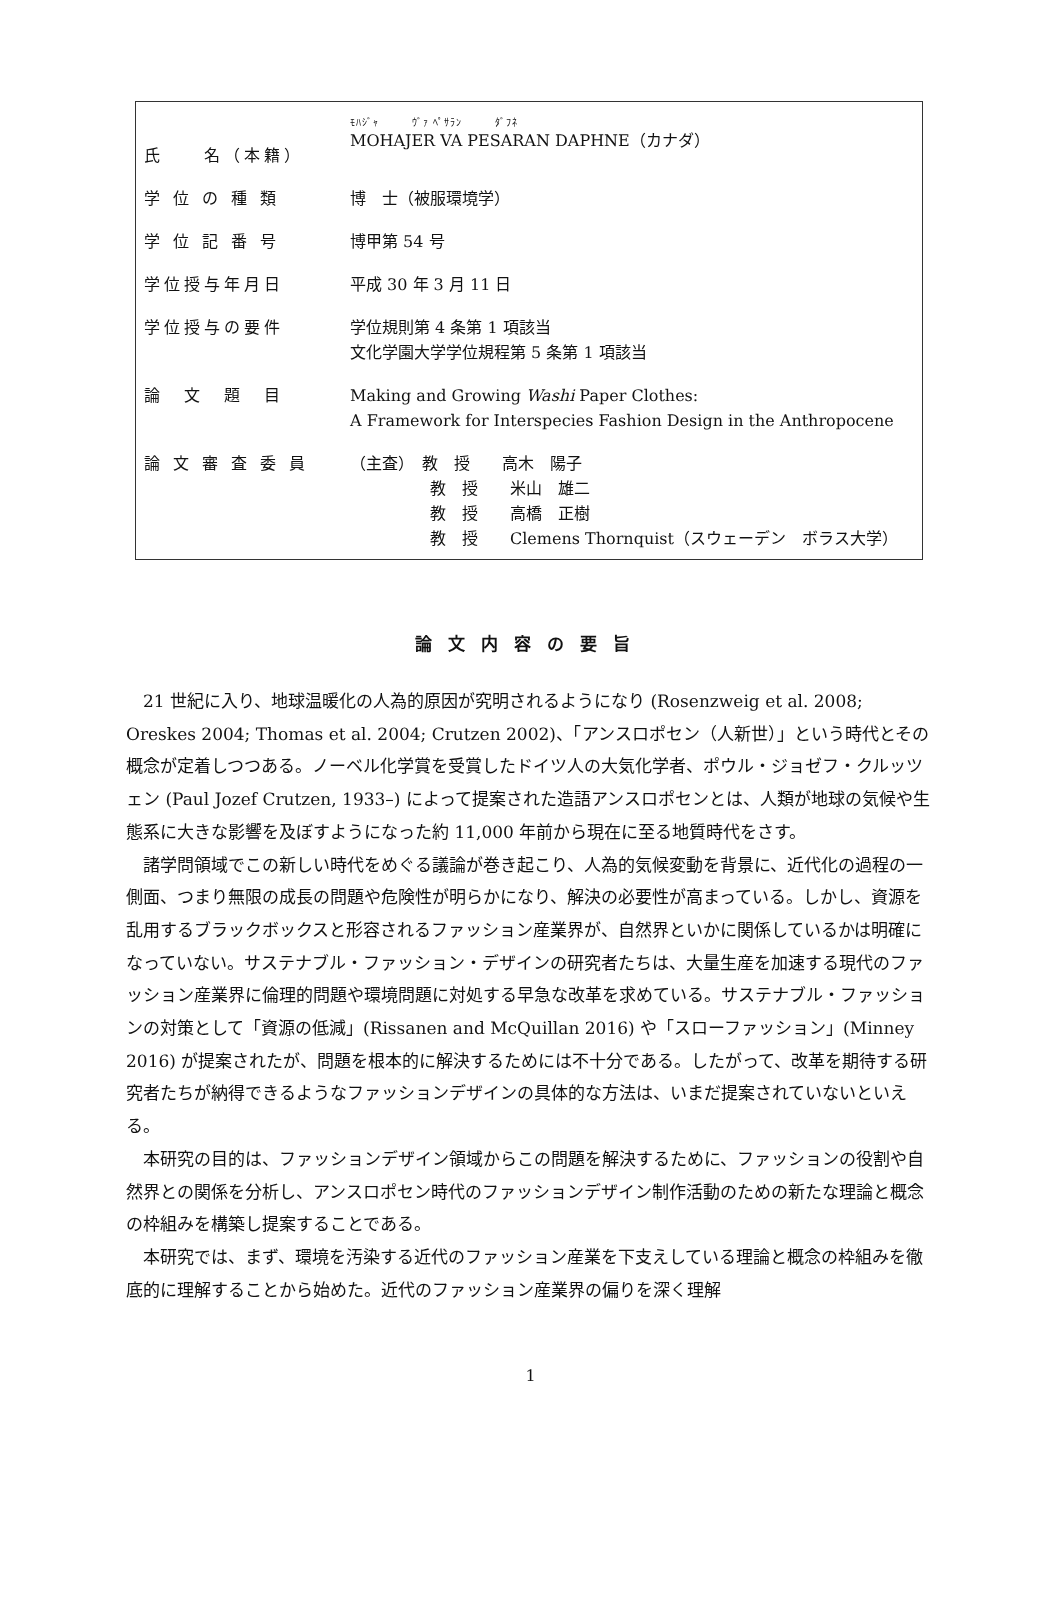| 氏 名（本籍） | ﾓﾊｼﾞｬ ｳﾞｧ ﾍﾟｻﾗﾝ ﾀﾞﾌﾈ MOHAJER VA PESARAN DAPHNE（カナダ） |
| 学 位 の 種 類 | 博 士（被服環境学） |
| 学 位 記 番 号 | 博甲第 54 号 |
| 学位授与年月日 | 平成 30 年 3 月 11 日 |
| 学位授与の要件 | 学位規則第 4 条第 1 項該当 文化学園大学学位規程第 5 条第 1 項該当 |
| 論 文 題 目 | Making and Growing Washi Paper Clothes: A Framework for Interspecies Fashion Design in the Anthropocene |
| 論 文 審 査 委 員 | （主査） 教 授 高木 陽子 教 授 米山 雄二 教 授 高橋 正樹 教 授 Clemens Thornquist（スウェーデン ボラス大学） |
論文内容の要旨
21 世紀に入り、地球温暖化の人為的原因が究明されるようになり (Rosenzweig et al. 2008; Oreskes 2004; Thomas et al. 2004; Crutzen 2002)、「アンスロポセン（人新世）」という時代とその概念が定着しつつある。ノーベル化学賞を受賞したドイツ人の大気化学者、ポウル・ジョゼフ・クルッツェン (Paul Jozef Crutzen, 1933–) によって提案された造語アンスロポセンとは、人類が地球の気候や生態系に大きな影響を及ぼすようになった約 11,000 年前から現在に至る地質時代をさす。
諸学問領域でこの新しい時代をめぐる議論が巻き起こり、人為的気候変動を背景に、近代化の過程の一側面、つまり無限の成長の問題や危険性が明らかになり、解決の必要性が高まっている。しかし、資源を乱用するブラックボックスと形容されるファッション産業界が、自然界といかに関係しているかは明確になっていない。サステナブル・ファッション・デザインの研究者たちは、大量生産を加速する現代のファッション産業界に倫理的問題や環境問題に対処する早急な改革を求めている。サステナブル・ファッションの対策として「資源の低減」(Rissanen and McQuillan 2016) や「スローファッション」(Minney 2016) が提案されたが、問題を根本的に解決するためには不十分である。したがって、改革を期待する研究者たちが納得できるようなファッションデザインの具体的な方法は、いまだ提案されていないといえる。
本研究の目的は、ファッションデザイン領域からこの問題を解決するために、ファッションの役割や自然界との関係を分析し、アンスロポセン時代のファッションデザイン制作活動のための新たな理論と概念の枠組みを構築し提案することである。
本研究では、まず、環境を汚染する近代のファッション産業を下支えしている理論と概念の枠組みを徹底的に理解することから始めた。近代のファッション産業界の偏りを深く理解
1